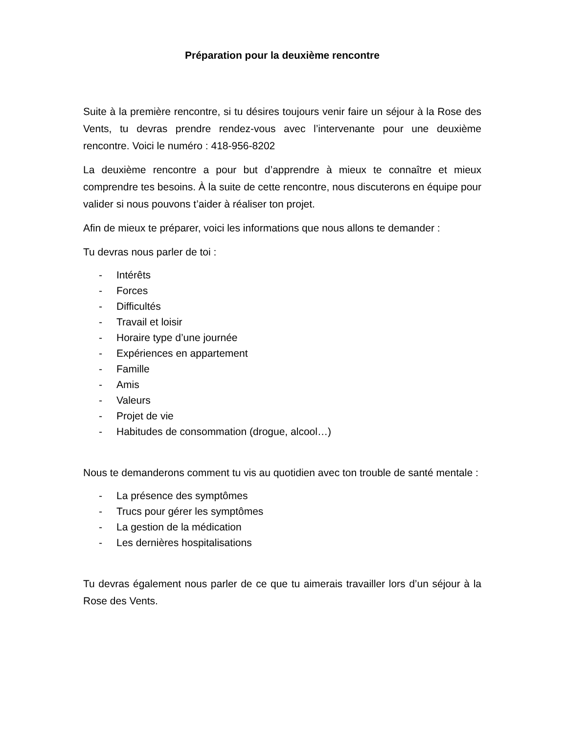Préparation pour la deuxième rencontre
Suite à la première rencontre, si tu désires toujours venir faire un séjour à la Rose des Vents, tu devras prendre rendez-vous avec l’intervenante pour une deuxième rencontre. Voici le numéro : 418-956-8202
La deuxième rencontre a pour but d’apprendre à mieux te connaître et mieux comprendre tes besoins. À la suite de cette rencontre, nous discuterons en équipe pour valider si nous pouvons t’aider à réaliser ton projet.
Afin de mieux te préparer, voici les informations que nous allons te demander :
Tu devras nous parler de toi :
- Intérêts
- Forces
- Difficultés
- Travail et loisir
- Horaire type d’une journée
- Expériences en appartement
- Famille
- Amis
- Valeurs
- Projet de vie
- Habitudes de consommation (drogue, alcool…)
Nous te demanderons comment tu vis au quotidien avec ton trouble de santé mentale :
- La présence des symptômes
- Trucs pour gérer les symptômes
- La gestion de la médication
- Les dernières hospitalisations
Tu devras également nous parler de ce que tu aimerais travailler lors d’un séjour à la Rose des Vents.